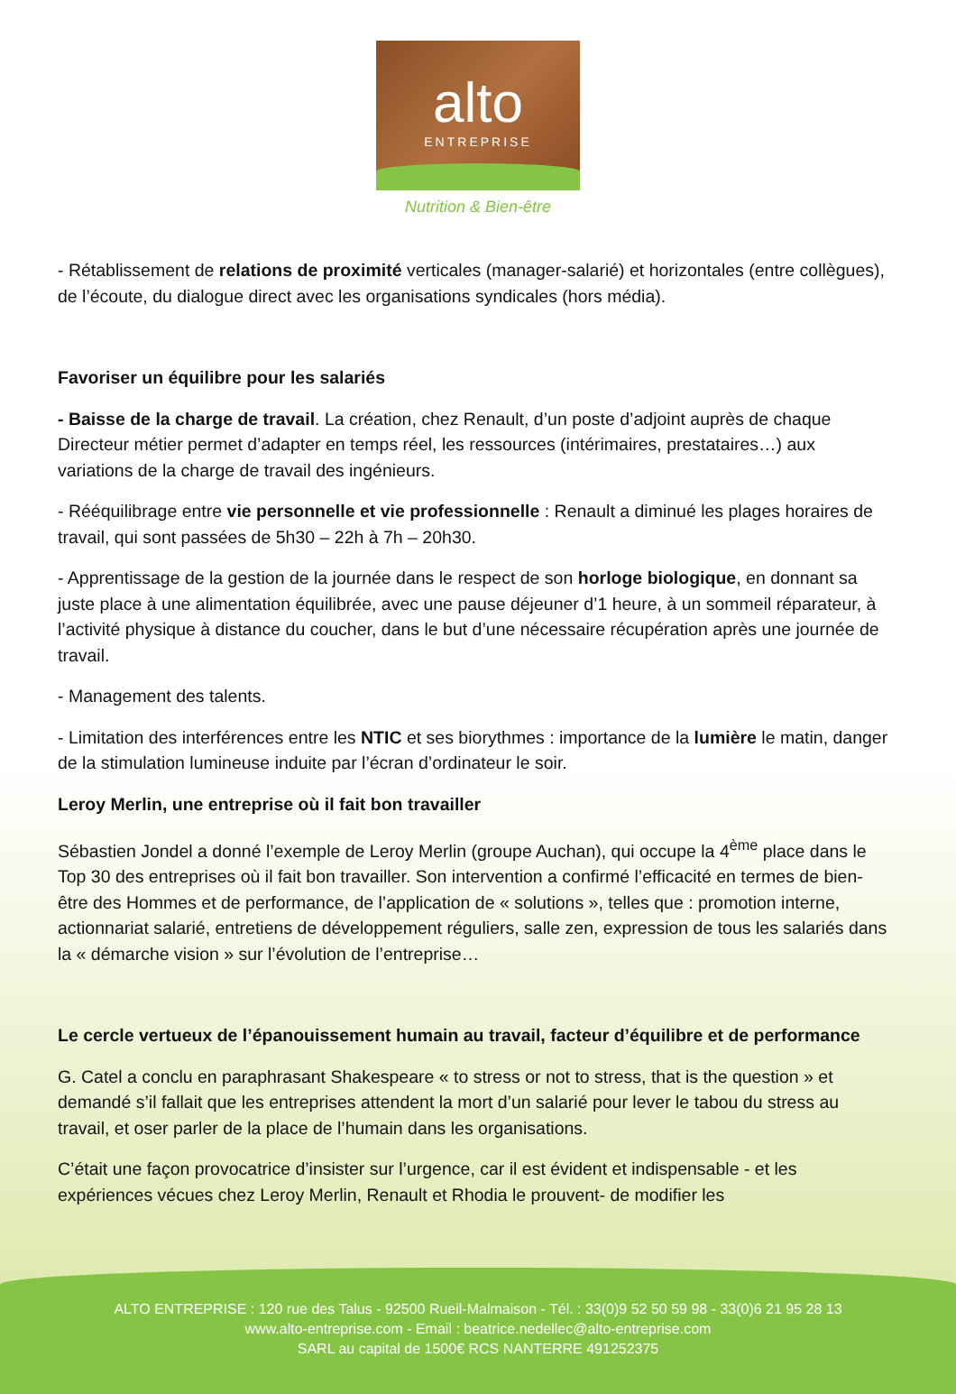alto
ENTREPRISE
Nutrition & Bien-être
- Rétablissement de relations de proximité verticales (manager-salarié) et horizontales (entre collègues), de l’écoute, du dialogue direct avec les organisations syndicales (hors média).
Favoriser un équilibre pour les salariés
- Baisse de la charge de travail. La création, chez Renault, d’un poste d’adjoint auprès de chaque Directeur métier permet d’adapter en temps réel, les ressources (intérimaires, prestataires…) aux variations de la charge de travail des ingénieurs.
- Rééquilibrage entre vie personnelle et vie professionnelle : Renault a diminué les plages horaires de travail, qui sont passées de 5h30 – 22h à 7h – 20h30.
- Apprentissage de la gestion de la journée dans le respect de son horloge biologique, en donnant sa juste place à une alimentation équilibrée, avec une pause déjeuner d’1 heure, à un sommeil réparateur, à l’activité physique à distance du coucher, dans le but d’une nécessaire récupération après une journée de travail.
- Management des talents.
- Limitation des interférences entre les NTIC et ses biorythmes : importance de la lumière le matin, danger de la stimulation lumineuse induite par l’écran d’ordinateur le soir.
Leroy Merlin, une entreprise où il fait bon travailler
Sébastien Jondel a donné l’exemple de Leroy Merlin (groupe Auchan), qui occupe la 4<sup>ème</sup> place dans le Top 30 des entreprises où il fait bon travailler. Son intervention a confirmé l’efficacité en termes de bien-être des Hommes et de performance, de l’application de « solutions », telles que : promotion interne, actionnariat salarié, entretiens de développement réguliers, salle zen, expression de tous les salariés dans la « démarche vision » sur l’évolution de l’entreprise…
Le cercle vertueux de l’épanouissement humain au travail, facteur d’équilibre et de performance
G. Catel a conclu en paraphrasant Shakespeare « to stress or not to stress, that is the question » et demandé s’il fallait que les entreprises attendent la mort d’un salarié pour lever le tabou du stress au travail, et oser parler de la place de l’humain dans les organisations.
C’était une façon provocatrice d’insister sur l’urgence, car il est évident et indispensable - et les expériences vécues chez Leroy Merlin, Renault et Rhodia le prouvent- de modifier les
ALTO ENTREPRISE : 120 rue des Talus - 92500 Rueil-Malmaison - Tél. : 33(0)9 52 50 59 98 - 33(0)6 21 95 28 13
www.alto-entreprise.com - Email : beatrice.nedellec@alto-entreprise.com
SARL au capital de 1500€ RCS NANTERRE 491252375